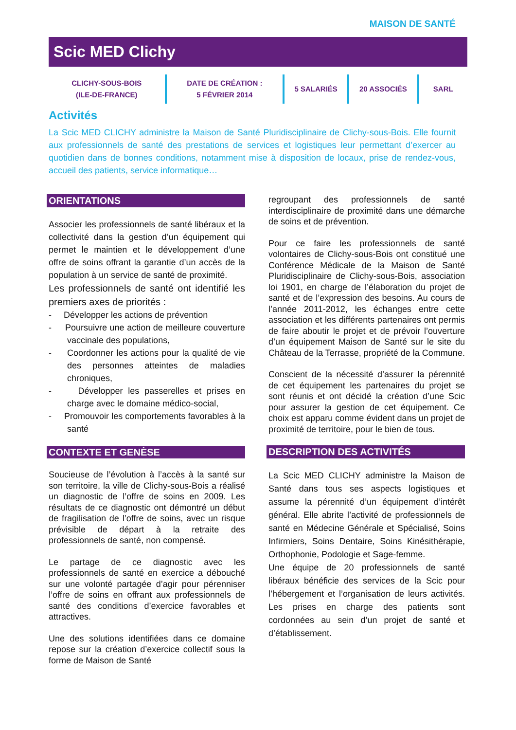MAISON DE SANTÉ
Scic MED Clichy
CLICHY-SOUS-BOIS
(ILE-DE-FRANCE)
DATE DE CRÉATION :
5 FÉVRIER 2014
5 SALARIÉS 20 ASSOCIÉS SARL
Activités
La Scic MED CLICHY administre la Maison de Santé Pluridisciplinaire de Clichy-sous-Bois. Elle fournit aux professionnels de santé des prestations de services et logistiques leur permettant d’exercer au quotidien dans de bonnes conditions, notamment mise à disposition de locaux, prise de rendez-vous, accueil des patients, service informatique…
ORIENTATIONS
Associer les professionnels de santé libéraux et la collectivité dans la gestion d’un équipement qui permet le maintien et le développement d’une offre de soins offrant la garantie d’un accès de la population à un service de santé de proximité.
Les professionnels de santé ont identifié les premiers axes de priorités :
- Développer les actions de prévention
- Poursuivre une action de meilleure couverture vaccinale des populations,
- Coordonner les actions pour la qualité de vie des personnes atteintes de maladies chroniques,
- Développer les passerelles et prises en charge avec le domaine médico-social,
- Promouvoir les comportements favorables à la santé
CONTEXTE ET GENÈSE
Soucieuse de l’évolution à l’accès à la santé sur son territoire, la ville de Clichy-sous-Bois a réalisé un diagnostic de l’offre de soins en 2009. Les résultats de ce diagnostic ont démontré un début de fragilisation de l’offre de soins, avec un risque prévisible de départ à la retraite des professionnels de santé, non compensé.
Le partage de ce diagnostic avec les professionnels de santé en exercice a débouché sur une volonté partagée d’agir pour pérenniser l’offre de soins en offrant aux professionnels de santé des conditions d’exercice favorables et attractives.
Une des solutions identifiées dans ce domaine repose sur la création d’exercice collectif sous la forme de Maison de Santé
regroupant des professionnels de santé interdisciplinaire de proximité dans une démarche de soins et de prévention.
Pour ce faire les professionnels de santé volontaires de Clichy-sous-Bois ont constitué une Conférence Médicale de la Maison de Santé Pluridisciplinaire de Clichy-sous-Bois, association loi 1901, en charge de l’élaboration du projet de santé et de l’expression des besoins. Au cours de l’année 2011-2012, les échanges entre cette association et les différents partenaires ont permis de faire aboutir le projet et de prévoir l’ouverture d’un équipement Maison de Santé sur le site du Château de la Terrasse, propriété de la Commune.
Conscient de la nécessité d’assurer la pérennité de cet équipement les partenaires du projet se sont réunis et ont décidé la création d’une Scic pour assurer la gestion de cet équipement. Ce choix est apparu comme évident dans un projet de proximité de territoire, pour le bien de tous.
DESCRIPTION DES ACTIVITÉS
La Scic MED CLICHY administre la Maison de Santé dans tous ses aspects logistiques et assume la pérennité d’un équipement d’intérêt général. Elle abrite l’activité de professionnels de santé en Médecine Générale et Spécialisé, Soins Infirmiers, Soins Dentaire, Soins Kinésithérapie, Orthophonie, Podologie et Sage-femme.
Une équipe de 20 professionnels de santé libéraux bénéficie des services de la Scic pour l’hébergement et l’organisation de leurs activités. Les prises en charge des patients sont cordonnées au sein d’un projet de santé et d’établissement.